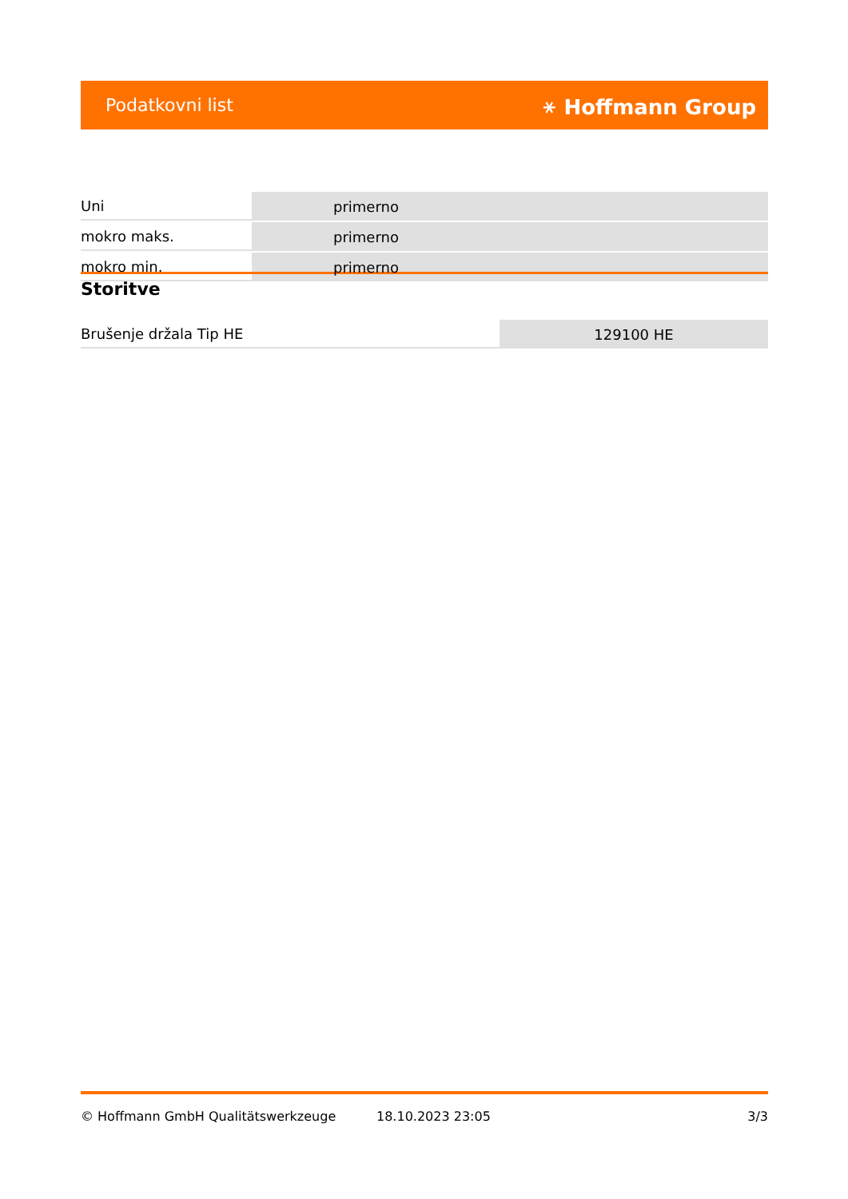Podatkovni list ⚹ Hoffmann Group
| Uni | primerno |
| mokro maks. | primerno |
| mokro min. | primerno |
Storitve
| Brušenje držala Tip HE | 129100 HE |
© Hoffmann GmbH Qualitätswerkzeuge 18.10.2023 23:05 3/3